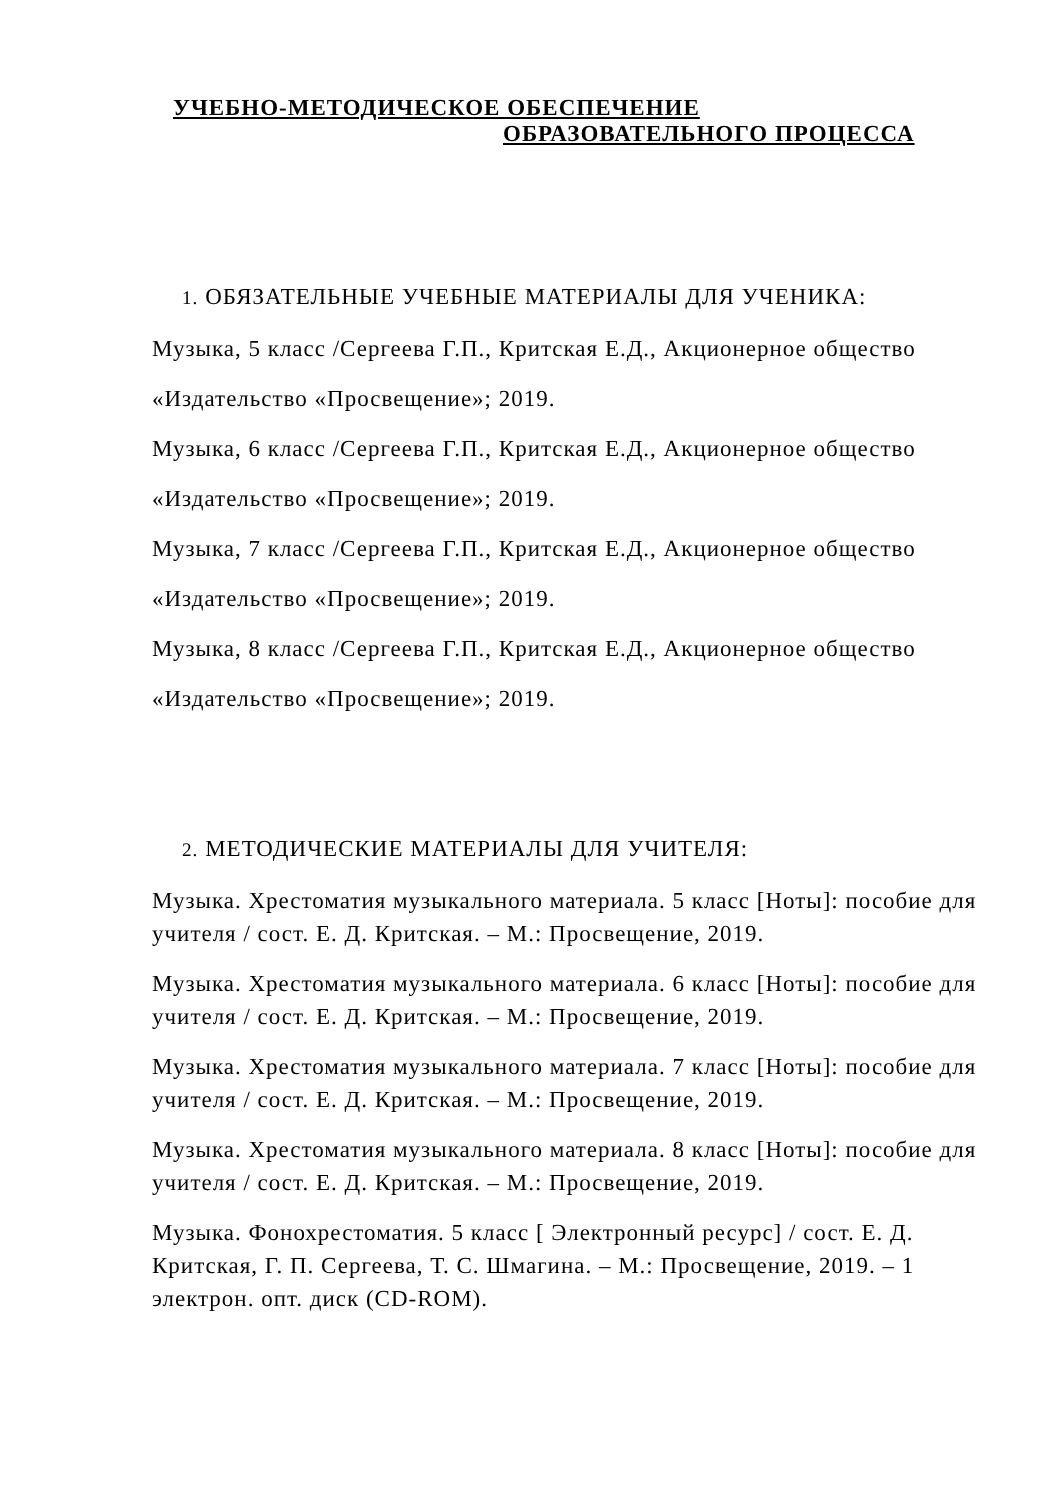УЧЕБНО-МЕТОДИЧЕСКОЕ ОБЕСПЕЧЕНИЕ
ОБРАЗОВАТЕЛЬНОГО ПРОЦЕССА
1. ОБЯЗАТЕЛЬНЫЕ УЧЕБНЫЕ МАТЕРИАЛЫ ДЛЯ УЧЕНИКА:
Музыка, 5 класс /Сергеева Г.П., Критская Е.Д., Акционерное общество
«Издательство «Просвещение»; 2019.
Музыка, 6 класс /Сергеева Г.П., Критская Е.Д., Акционерное общество
«Издательство «Просвещение»; 2019.
Музыка, 7 класс /Сергеева Г.П., Критская Е.Д., Акционерное общество
«Издательство «Просвещение»; 2019.
Музыка, 8 класс /Сергеева Г.П., Критская Е.Д., Акционерное общество
«Издательство «Просвещение»; 2019.
2. МЕТОДИЧЕСКИЕ МАТЕРИАЛЫ ДЛЯ УЧИТЕЛЯ:
Музыка. Хрестоматия музыкального материала. 5 класс [Ноты]: пособие для учителя / сост. Е. Д. Критская. – М.: Просвещение, 2019.
Музыка. Хрестоматия музыкального материала. 6 класс [Ноты]: пособие для учителя / сост. Е. Д. Критская. – М.: Просвещение, 2019.
Музыка. Хрестоматия музыкального материала. 7 класс [Ноты]: пособие для учителя / сост. Е. Д. Критская. – М.: Просвещение, 2019.
Музыка. Хрестоматия музыкального материала. 8 класс [Ноты]: пособие для учителя / сост. Е. Д. Критская. – М.: Просвещение, 2019.
Музыка. Фонохрестоматия. 5 класс [ Электронный ресурс] / сост. Е. Д. Критская, Г. П. Сергеева, Т. С. Шмагина. – М.: Просвещение, 2019. – 1 электрон. опт. диск (CD-ROM).